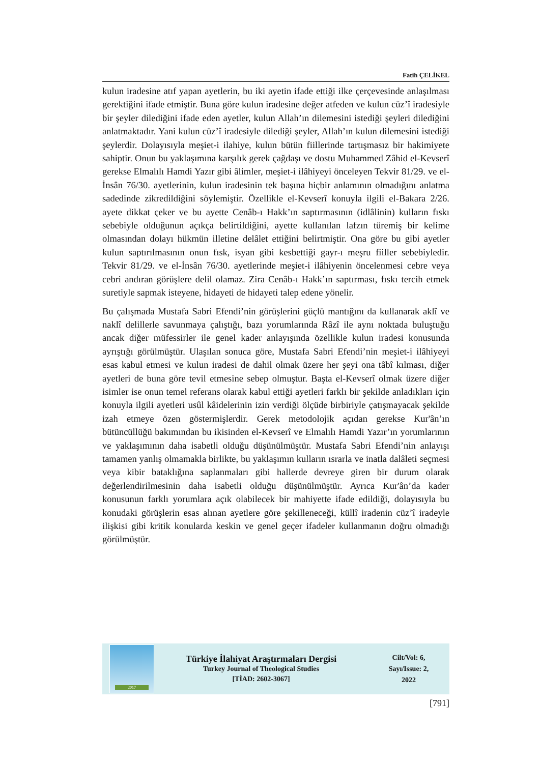Fatih ÇELİKEL
kulun iradesine atıf yapan ayetlerin, bu iki ayetin ifade ettiği ilke çerçevesinde anlaşılması gerektiğini ifade etmiştir. Buna göre kulun iradesine değer atfeden ve kulun cüz’î iradesiyle bir şeyler dilediğini ifade eden ayetler, kulun Allah’ın dilemesini istediği şeyleri dilediğini anlatmaktadır. Yani kulun cüz’î iradesiyle dilediği şeyler, Allah’ın kulun dilemesini istediği şeylerdir. Dolayısıyla meşiet-i ilahiye, kulun bütün fiillerinde tartışmasız bir hakimiyete sahiptir. Onun bu yaklaşımına karşılık gerek çağdaşı ve dostu Muhammed Zâhid el-Kevserî gerekse Elmalılı Hamdi Yazır gibi âlimler, meşiet-i ilâhiyeyi önceleyen Tekvir 81/29. ve el-İnsân 76/30. ayetlerinin, kulun iradesinin tek başına hiçbir anlamının olmadığını anlatma sadedinde zikredildiğini söylemiştir. Özellikle el-Kevserî konuyla ilgili el-Bakara 2/26. ayete dikkat çeker ve bu ayette Cenâb-ı Hakk’ın saptırmasının (idlâlinin) kulların fıskı sebebiyle olduğunun açıkça belirtildiğini, ayette kullanılan lafzın türemiş bir kelime olmasından dolayı hükmün illetine delâlet ettiğini belirtmiştir. Ona göre bu gibi ayetler kulun saptırılmasının onun fısk, isyan gibi kesbettiği gayr-ı meşru fiiller sebebiyledir. Tekvir 81/29. ve el-İnsân 76/30. ayetlerinde meşiet-i ilâhiyenin öncelenmesi cebre veya cebri andıran görüşlere delil olamaz. Zira Cenâb-ı Hakk’ın saptırması, fıskı tercih etmek suretiyle sapmak isteyene, hidayeti de hidayeti talep edene yönelir.
Bu çalışmada Mustafa Sabri Efendi’nin görüşlerini güçlü mantığını da kullanarak aklî ve naklî delillerle savunmaya çalıştığı, bazı yorumlarında Râzî ile aynı noktada buluştuğu ancak diğer müfessirler ile genel kader anlayışında özellikle kulun iradesi konusunda ayrıştığı görülmüştür. Ulaşılan sonuca göre, Mustafa Sabri Efendi’nin meşiet-i ilâhiyeyi esas kabul etmesi ve kulun iradesi de dahil olmak üzere her şeyi ona tâbî kılması, diğer ayetleri de buna göre tevil etmesine sebep olmuştur. Başta el-Kevserî olmak üzere diğer isimler ise onun temel referans olarak kabul ettiği ayetleri farklı bir şekilde anladıkları için konuyla ilgili ayetleri usûl kâidelerinin izin verdiği ölçüde birbiriyle çatışmayacak şekilde izah etmeye özen göstermişlerdir. Gerek metodolojik açıdan gerekse Kur'ân’ın bütüncüllüğü bakımından bu ikisinden el-Kevserî ve Elmalılı Hamdi Yazır’ın yorumlarının ve yaklaşımının daha isabetli olduğu düşünülmüştür. Mustafa Sabri Efendi’nin anlayışı tamamen yanlış olmamakla birlikte, bu yaklaşımın kulların ısrarla ve inatla dalâleti seçmesi veya kibir bataklığına saplanmaları gibi hallerde devreye giren bir durum olarak değerlendirilmesinin daha isabetli olduğu düşünülmüştür. Ayrıca Kur'ân’da kader konusunun farklı yorumlara açık olabilecek bir mahiyette ifade edildiği, dolayısıyla bu konudaki görüşlerin esas alınan ayetlere göre şekilleneceği, küllî iradenin cüz’î iradeyle ilişkisi gibi kritik konularda keskin ve genel geçer ifadeler kullanmanın doğru olmadığı görülmüştür.
2017
Türkiye İlahiyat Araştırmaları Dergisi
Turkey Journal of Theological Studies
[TİAD: 2602-3067]
Cilt/Vol: 6,
Sayı/Issue: 2,
2022
[791]